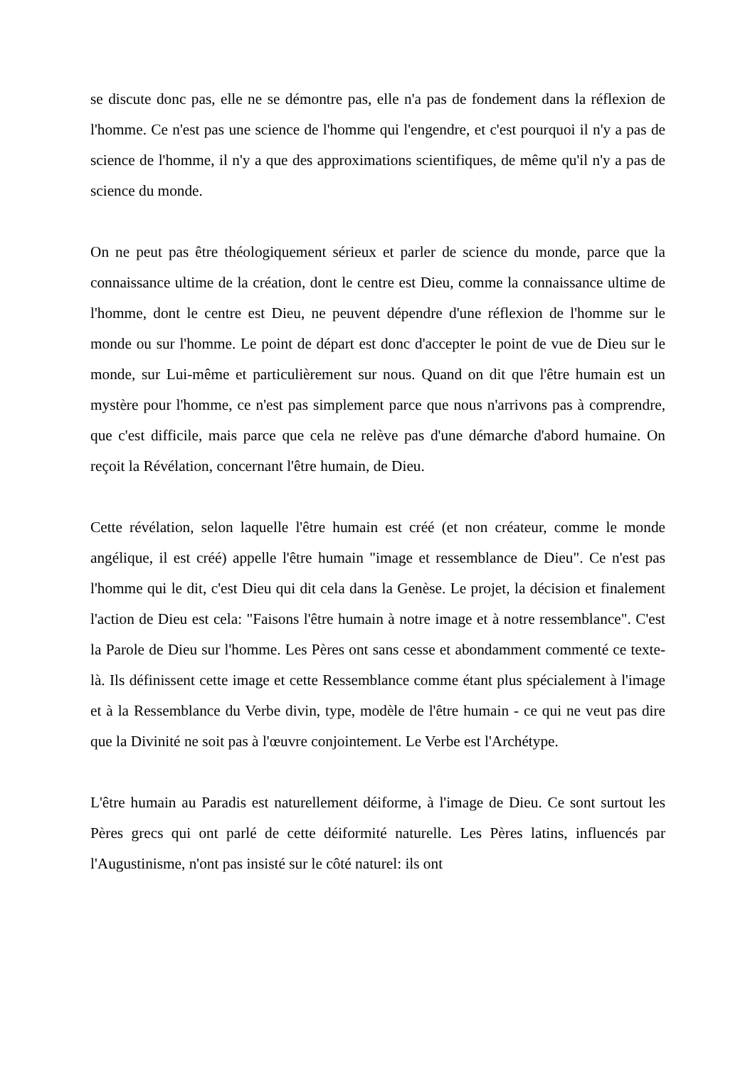se discute donc pas, elle ne se démontre pas, elle n'a pas de fondement dans la réflexion de l'homme. Ce n'est pas une science de l'homme qui l'engendre, et c'est pourquoi il n'y a pas de science de l'homme, il n'y a que des approximations scientifiques, de même qu'il n'y a pas de science du monde.
On ne peut pas être théologiquement sérieux et parler de science du monde, parce que la connaissance ultime de la création, dont le centre est Dieu, comme la connaissance ultime de l'homme, dont le centre est Dieu, ne peuvent dépendre d'une réflexion de l'homme sur le monde ou sur l'homme. Le point de départ est donc d'accepter le point de vue de Dieu sur le monde, sur Lui-même et particulièrement sur nous. Quand on dit que l'être humain est un mystère pour l'homme, ce n'est pas simplement parce que nous n'arrivons pas à comprendre, que c'est difficile, mais parce que cela ne relève pas d'une démarche d'abord humaine. On reçoit la Révélation, concernant l'être humain, de Dieu.
Cette révélation, selon laquelle l'être humain est créé (et non créateur, comme le monde angélique, il est créé) appelle l'être humain "image et ressemblance de Dieu". Ce n'est pas l'homme qui le dit, c'est Dieu qui dit cela dans la Genèse. Le projet, la décision et finalement l'action de Dieu est cela: "Faisons l'être humain à notre image et à notre ressemblance". C'est la Parole de Dieu sur l'homme. Les Pères ont sans cesse et abondamment commenté ce texte-là. Ils définissent cette image et cette Ressemblance comme étant plus spécialement à l'image et à la Ressemblance du Verbe divin, type, modèle de l'être humain - ce qui ne veut pas dire que la Divinité ne soit pas à l'œuvre conjointement. Le Verbe est l'Archétype.
L'être humain au Paradis est naturellement déiforme, à l'image de Dieu. Ce sont surtout les Pères grecs qui ont parlé de cette déiformité naturelle. Les Pères latins, influencés par l'Augustinisme, n'ont pas insisté sur le côté naturel: ils ont